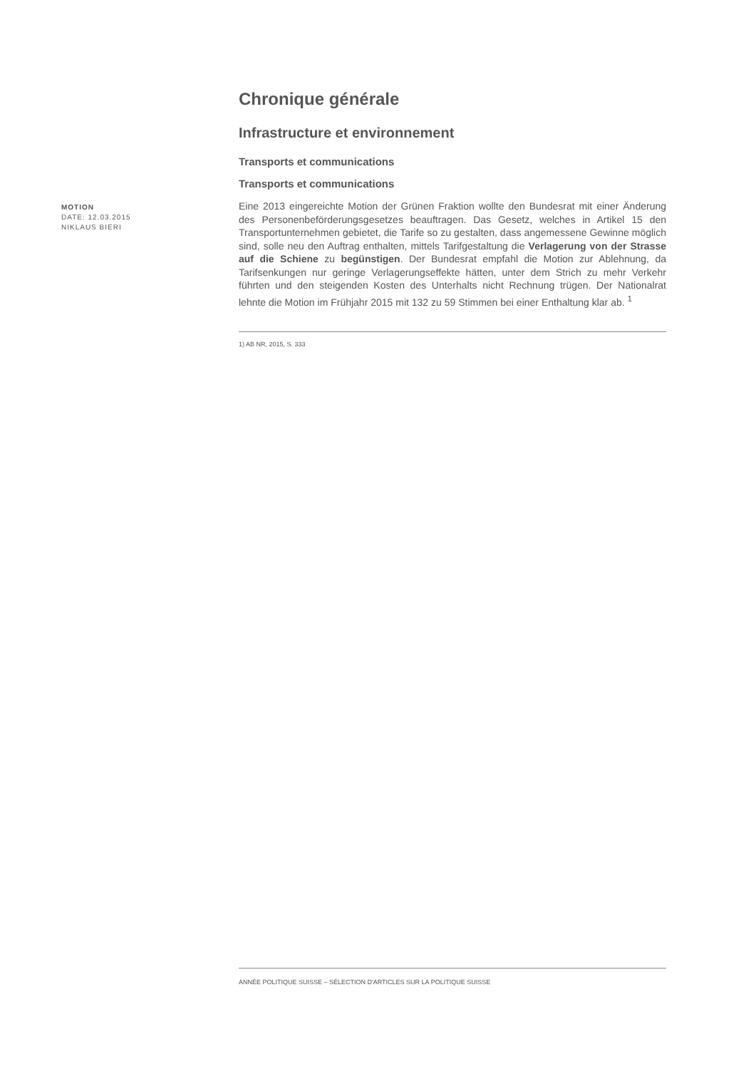MOTION
DATE: 12.03.2015
NIKLAUS BIERI
Chronique générale
Infrastructure et environnement
Transports et communications
Transports et communications
Eine 2013 eingereichte Motion der Grünen Fraktion wollte den Bundesrat mit einer Änderung des Personenbeförderungsgesetzes beauftragen. Das Gesetz, welches in Artikel 15 den Transportunternehmen gebietet, die Tarife so zu gestalten, dass angemessene Gewinne möglich sind, solle neu den Auftrag enthalten, mittels Tarifgestaltung die Verlagerung von der Strasse auf die Schiene zu begünstigen. Der Bundesrat empfahl die Motion zur Ablehnung, da Tarifsenkungen nur geringe Verlagerungseffekte hätten, unter dem Strich zu mehr Verkehr führten und den steigenden Kosten des Unterhalts nicht Rechnung trügen. Der Nationalrat lehnte die Motion im Frühjahr 2015 mit 132 zu 59 Stimmen bei einer Enthaltung klar ab. <sup>1</sup>
1) AB NR, 2015, S. 333
ANNÉE POLITIQUE SUISSE – SÉLECTION D'ARTICLES SUR LA POLITIQUE SUISSE